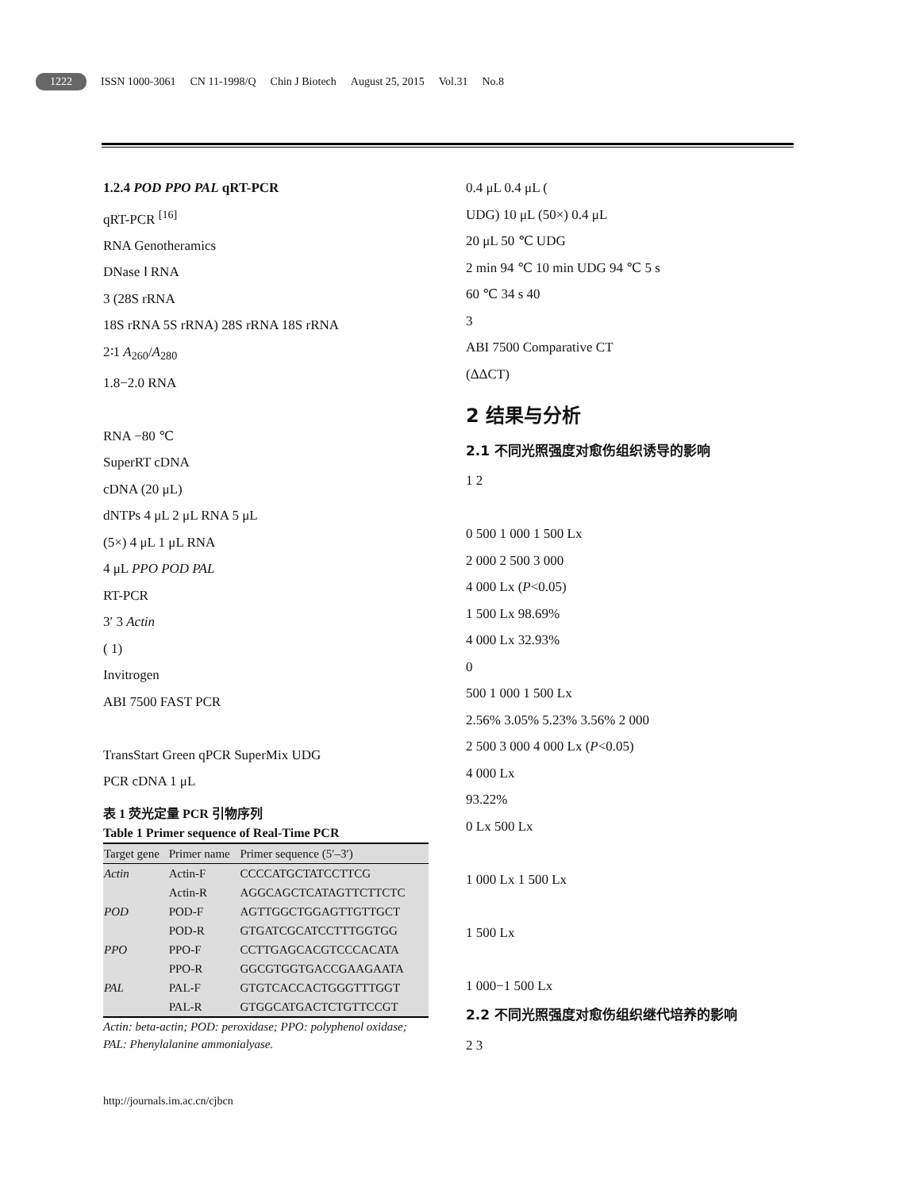1222 ISSN 1000-3061 CN 11-1998/Q Chin J Biotech August 25, 2015 Vol.31 No.8
1.2.4 POD PPO PAL qRT-PCR
qRT-PCR <sup>[16]</sup>
RNA Genotheramics
DNase Ⅰ RNA
3 (28S rRNA
18S rRNA 5S rRNA) 28S rRNA 18S rRNA
2∶1 A<sub>260</sub>/A<sub>280</sub>
1.8−2.0 RNA
RNA −80 ℃
SuperRT cDNA
cDNA (20 μL)
dNTPs 4 μL 2 μL RNA 5 μL
(5×) 4 μL 1 μL RNA
4 μL PPO POD PAL
RT-PCR
3′ 3 Actin
( 1)
Invitrogen
ABI 7500 FAST PCR
TransStart Green qPCR SuperMix UDG
PCR cDNA 1 μL
表 1 荧光定量 PCR 引物序列
Table 1 Primer sequence of Real-Time PCR
| Target gene | Primer name | Primer sequence (5′–3′) |
| --- | --- | --- |
| Actin | Actin-F | CCCCATGCTATCCTTCG |
| | Actin-R | AGGCAGCTCATAGTTCTTCTC |
| POD | POD-F | AGTTGGCTGGAGTTGTTGCT |
| | POD-R | GTGATCGCATCCTTTGGTGG |
| PPO | PPO-F | CCTTGAGCACGTCCCACATA |
| | PPO-R | GGCGTGGTGACCGAAGAATA |
| PAL | PAL-F | GTGTCACCACTGGGTTTGGT |
| | PAL-R | GTGGCATGACTCTGTTCCGT |
Actin: beta-actin; POD: peroxidase; PPO: polyphenol oxidase; PAL: Phenylalanine ammonialyase.
0.4 μL 0.4 μL (
UDG) 10 μL (50×) 0.4 μL
20 μL 50 ℃ UDG
2 min 94 ℃ 10 min UDG 94 ℃ 5 s
60 ℃ 34 s 40
3
ABI 7500 Comparative CT
(ΔΔCT)
2 结果与分析
2.1 不同光照强度对愈伤组织诱导的影响
1 2
0 500 1 000 1 500 Lx
2 000 2 500 3 000
4 000 Lx (P<0.05)
1 500 Lx 98.69%
4 000 Lx 32.93%
0
500 1 000 1 500 Lx
2.56% 3.05% 5.23% 3.56% 2 000
2 500 3 000 4 000 Lx (P<0.05)
4 000 Lx
93.22%
0 Lx 500 Lx
1 000 Lx 1 500 Lx
1 500 Lx
1 000−1 500 Lx
2.2 不同光照强度对愈伤组织继代培养的影响
2 3
http://journals.im.ac.cn/cjbcn